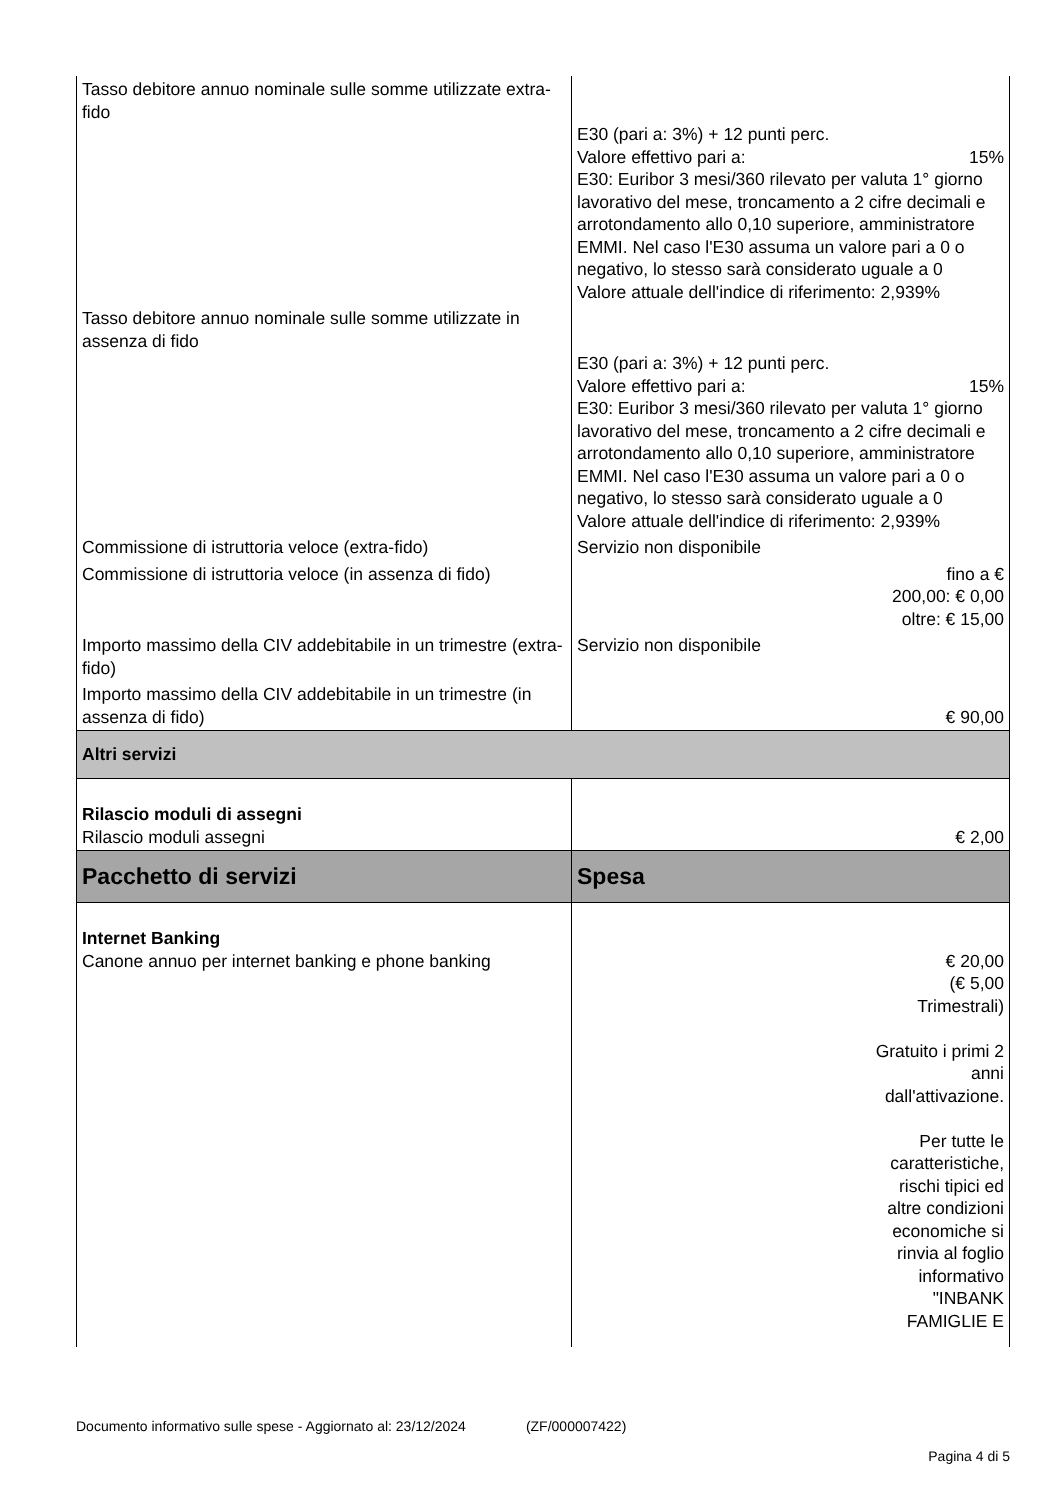| Tasso debitore annuo nominale sulle somme utilizzate extra-fido | E30 (pari a: 3%) + 12 punti perc. Valore effettivo pari a: 15% E30: Euribor 3 mesi/360 rilevato per valuta 1° giorno lavorativo del mese, troncamento a 2 cifre decimali e arrotondamento allo 0,10 superiore, amministratore EMMI. Nel caso l'E30 assuma un valore pari a 0 o negativo, lo stesso sarà considerato uguale a 0 Valore attuale dell'indice di riferimento: 2,939% |
| Tasso debitore annuo nominale sulle somme utilizzate in assenza di fido | E30 (pari a: 3%) + 12 punti perc. Valore effettivo pari a: 15% E30: Euribor 3 mesi/360 rilevato per valuta 1° giorno lavorativo del mese, troncamento a 2 cifre decimali e arrotondamento allo 0,10 superiore, amministratore EMMI. Nel caso l'E30 assuma un valore pari a 0 o negativo, lo stesso sarà considerato uguale a 0 Valore attuale dell'indice di riferimento: 2,939% |
| Commissione di istruttoria veloce (extra-fido) | Servizio non disponibile |
| Commissione di istruttoria veloce (in assenza di fido) | fino a € 200,00: € 0,00 oltre: € 15,00 |
| Importo massimo della CIV addebitabile in un trimestre (extra-fido) | Servizio non disponibile |
| Importo massimo della CIV addebitabile in un trimestre (in assenza di fido) | € 90,00 |
| Altri servizi | |
| Rilascio moduli di assegni Rilascio moduli assegni | € 2,00 |
| Pacchetto di servizi | Spesa |
| Internet Banking Canone annuo per internet banking e phone banking | € 20,00 (€ 5,00 Trimestrali) Gratuito i primi 2 anni dall'attivazione. Per tutte le caratteristiche, rischi tipici ed altre condizioni economiche si rinvia al foglio informativo "INBANK FAMIGLIE E |
Documento informativo sulle spese - Aggiornato al: 23/12/2024 (ZF/000007422)
Pagina 4 di 5